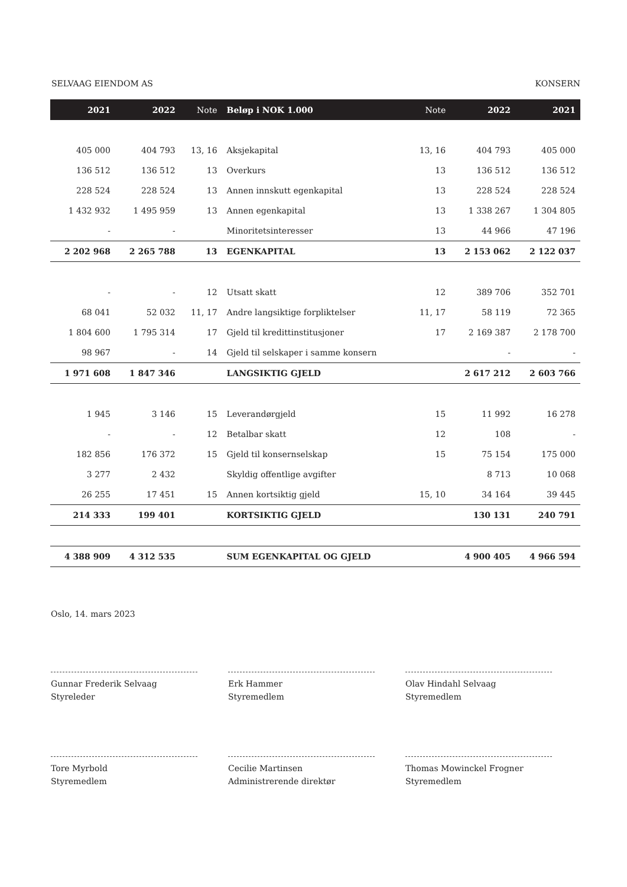SELVAAG EIENDOM AS KONSERN
| 2021 | 2022 | Note | Beløp i NOK 1.000 | Note | 2022 | 2021 |
| --- | --- | --- | --- | --- | --- | --- |
| 405 000 | 404 793 | 13, 16 | Aksjekapital | 13, 16 | 404 793 | 405 000 |
| 136 512 | 136 512 | 13 | Overkurs | 13 | 136 512 | 136 512 |
| 228 524 | 228 524 | 13 | Annen innskutt egenkapital | 13 | 228 524 | 228 524 |
| 1 432 932 | 1 495 959 | 13 | Annen egenkapital | 13 | 1 338 267 | 1 304 805 |
| - | - | | Minoritetsinteresser | 13 | 44 966 | 47 196 |
| 2 202 968 | 2 265 788 | 13 | EGENKAPITAL | 13 | 2 153 062 | 2 122 037 |
| - | - | 12 | Utsatt skatt | 12 | 389 706 | 352 701 |
| 68 041 | 52 032 | 11, 17 | Andre langsiktige forpliktelser | 11, 17 | 58 119 | 72 365 |
| 1 804 600 | 1 795 314 | 17 | Gjeld til kredittinstitusjoner | 17 | 2 169 387 | 2 178 700 |
| 98 967 | - | 14 | Gjeld til selskaper i samme konsern | | - | - |
| 1 971 608 | 1 847 346 | | LANGSIKTIG GJELD | | 2 617 212 | 2 603 766 |
| 1 945 | 3 146 | 15 | Leverandørgjeld | 15 | 11 992 | 16 278 |
| - | - | 12 | Betalbar skatt | 12 | 108 | - |
| 182 856 | 176 372 | 15 | Gjeld til konsernselskap | 15 | 75 154 | 175 000 |
| 3 277 | 2 432 | | Skyldig offentlige avgifter | | 8 713 | 10 068 |
| 26 255 | 17 451 | 15 | Annen kortsiktig gjeld | 15, 10 | 34 164 | 39 445 |
| 214 333 | 199 401 | | KORTSIKTIG GJELD | | 130 131 | 240 791 |
| 4 388 909 | 4 312 535 | | SUM EGENKAPITAL OG GJELD | | 4 900 405 | 4 966 594 |
Oslo, 14. mars 2023
Gunnar Frederik Selvaag
Styreleder
Erk Hammer
Styremedlem
Olav Hindahl Selvaag
Styremedlem
Tore Myrbold
Styremedlem
Cecilie Martinsen
Administrerende direktør
Thomas Mowinckel Frogner
Styremedlem